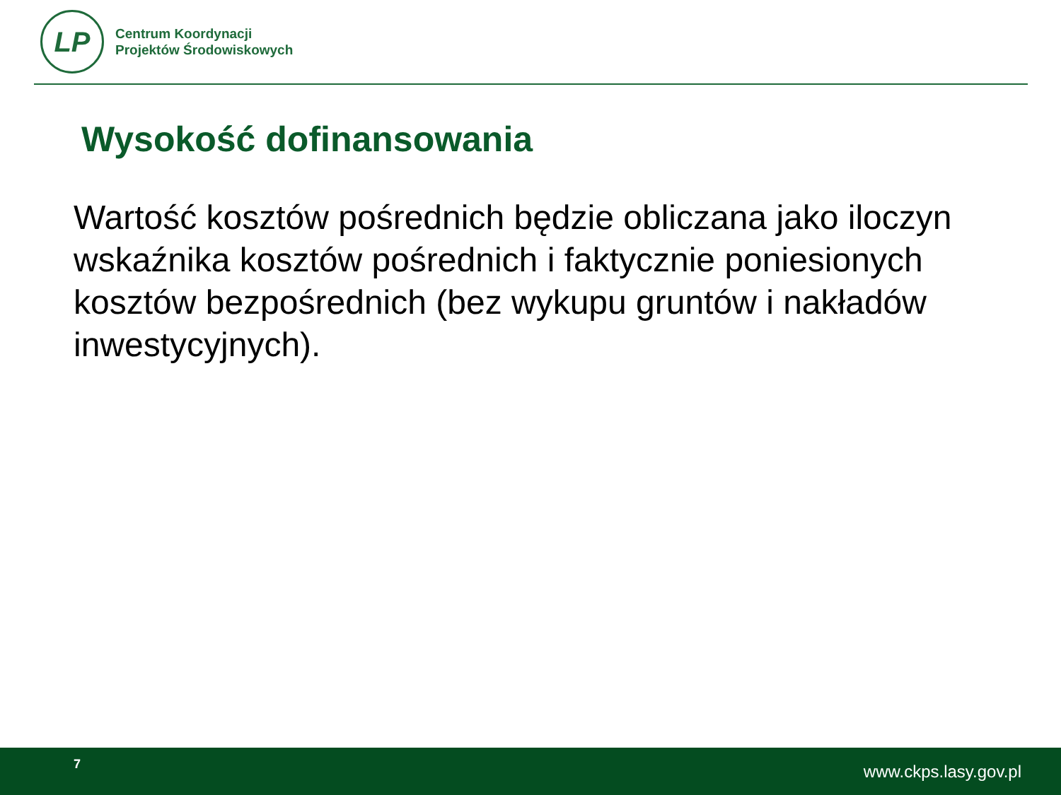LP
Centrum Koordynacji
Projektów Środowiskowych
Wysokość dofinansowania
Wartość kosztów pośrednich będzie obliczana jako iloczyn wskaźnika kosztów pośrednich i faktycznie poniesionych kosztów bezpośrednich (bez wykupu gruntów i nakładów inwestycyjnych).
7 www.ckps.lasy.gov.pl